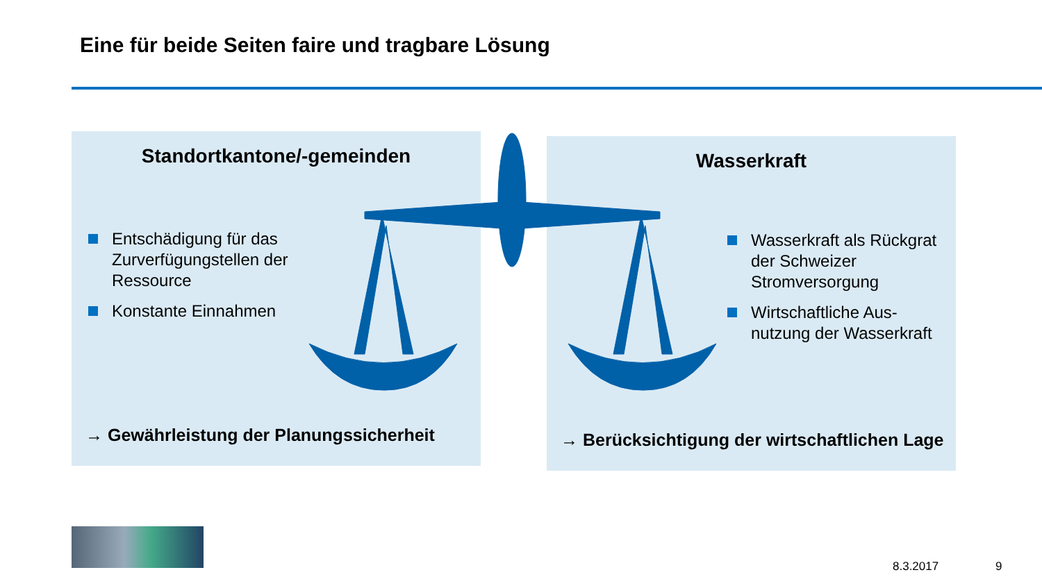Eine für beide Seiten faire und tragbare Lösung
Standortkantone/-gemeinden
Entschädigung für das Zurverfügungstellen der Ressource
Konstante Einnahmen
→ Gewährleistung der Planungssicherheit
Wasserkraft
Wasserkraft als Rückgrat der Schweizer Stromversorgung
Wirtschaftliche Aus-nutzung der Wasserkraft
→ Berücksichtigung der wirtschaftlichen Lage
8.3.2017 9